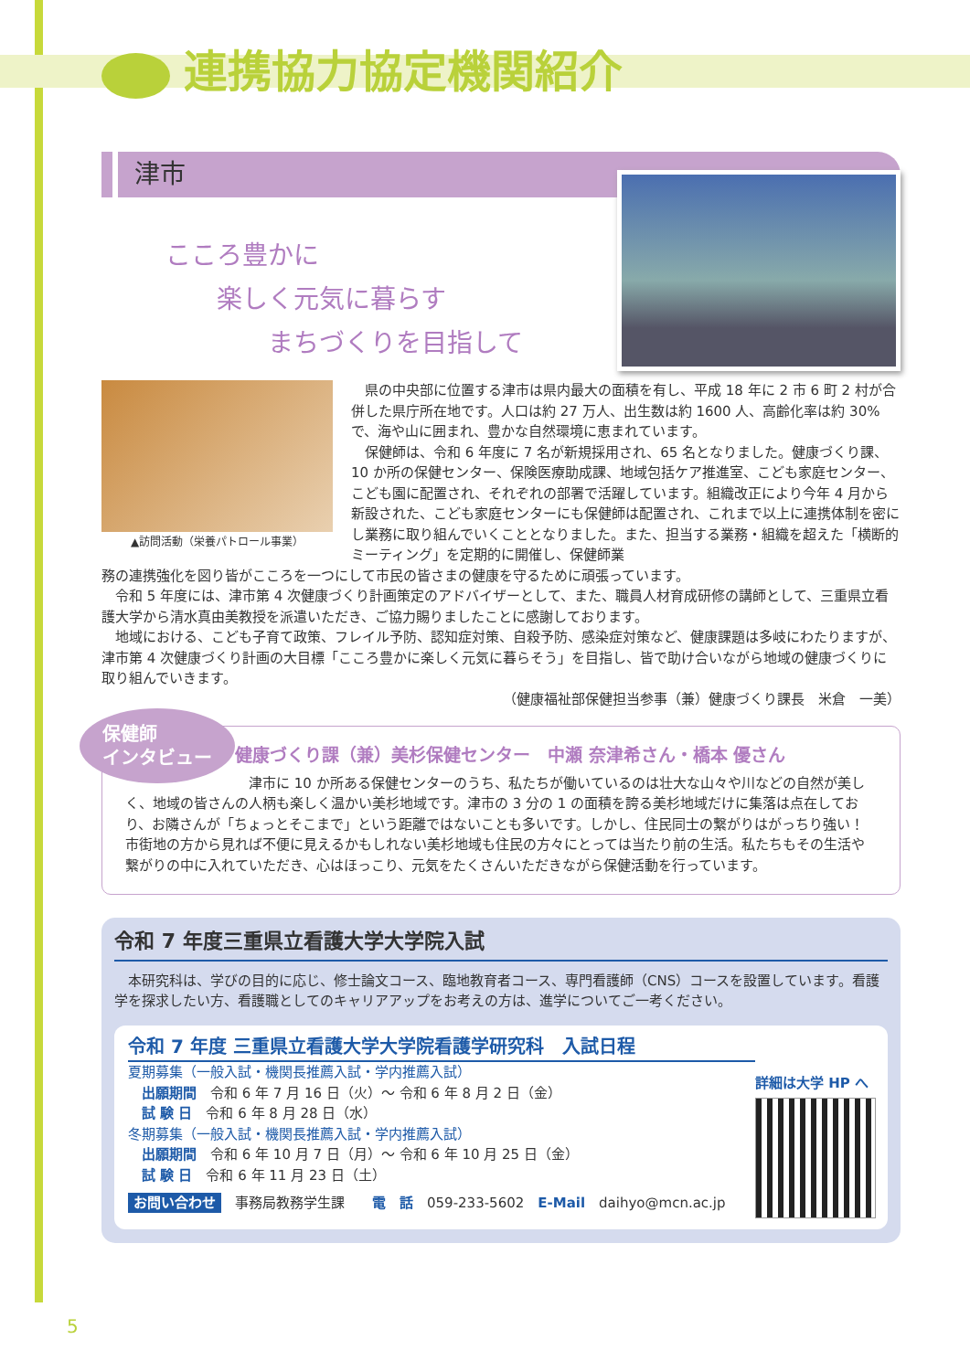連携協力協定機関紹介
津市
こころ豊かに
　　楽しく元気に暮らす
　　　　まちづくりを目指して
▲訪問活動（栄養パトロール事業）
県の中央部に位置する津市は県内最大の面積を有し、平成 18 年に 2 市 6 町 2 村が合併した県庁所在地です。人口は約 27 万人、出生数は約 1600 人、高齢化率は約 30% で、海や山に囲まれ、豊かな自然環境に恵まれています。
保健師は、令和 6 年度に 7 名が新規採用され、65 名となりました。健康づくり課、10 か所の保健センター、保険医療助成課、地域包括ケア推進室、こども家庭センター、こども園に配置され、それぞれの部署で活躍しています。組織改正により今年 4 月から新設された、こども家庭センターにも保健師は配置され、これまで以上に連携体制を密にし業務に取り組んでいくこととなりました。また、担当する業務・組織を超えた「横断的ミーティング」を定期的に開催し、保健師業
務の連携強化を図り皆がこころを一つにして市民の皆さまの健康を守るために頑張っています。
令和 5 年度には、津市第 4 次健康づくり計画策定のアドバイザーとして、また、職員人材育成研修の講師として、三重県立看護大学から清水真由美教授を派遣いただき、ご協力賜りましたことに感謝しております。
地域における、こども子育て政策、フレイル予防、認知症対策、自殺予防、感染症対策など、健康課題は多岐にわたりますが、津市第 4 次健康づくり計画の大目標「こころ豊かに楽しく元気に暮らそう」を目指し、皆で助け合いながら地域の健康づくりに取り組んでいきます。
（健康福祉部保健担当参事（兼）健康づくり課長　米倉　一美）
保健師
インタビュー
健康づくり課（兼）美杉保健センター　中瀬 奈津希さん・橋本 優さん
津市に 10 か所ある保健センターのうち、私たちが働いているのは壮大な山々や川などの自然が美しく、地域の皆さんの人柄も楽しく温かい美杉地域です。津市の 3 分の 1 の面積を誇る美杉地域だけに集落は点在しており、お隣さんが「ちょっとそこまで」という距離ではないことも多いです。しかし、住民同士の繋がりはがっちり強い！市街地の方から見れば不便に見えるかもしれない美杉地域も住民の方々にとっては当たり前の生活。私たちもその生活や繋がりの中に入れていただき、心はほっこり、元気をたくさんいただきながら保健活動を行っています。
令和 7 年度三重県立看護大学大学院入試
本研究科は、学びの目的に応じ、修士論文コース、臨地教育者コース、専門看護師（CNS）コースを設置しています。看護学を探求したい方、看護職としてのキャリアアップをお考えの方は、進学についてご一考ください。
令和 7 年度 三重県立看護大学大学院看護学研究科　入試日程
夏期募集（一般入試・機関長推薦入試・学内推薦入試）
　出願期間　令和 6 年 7 月 16 日（火）～ 令和 6 年 8 月 2 日（金）
　試 験 日　令和 6 年 8 月 28 日（水）
冬期募集（一般入試・機関長推薦入試・学内推薦入試）
　出願期間　令和 6 年 10 月 7 日（月）～ 令和 6 年 10 月 25 日（金）
　試 験 日　令和 6 年 11 月 23 日（土）
お問い合わせ　事務局教務学生課　　電　話　059-233-5602　E-Mail　daihyo@mcn.ac.jp
詳細は大学 HP へ
5